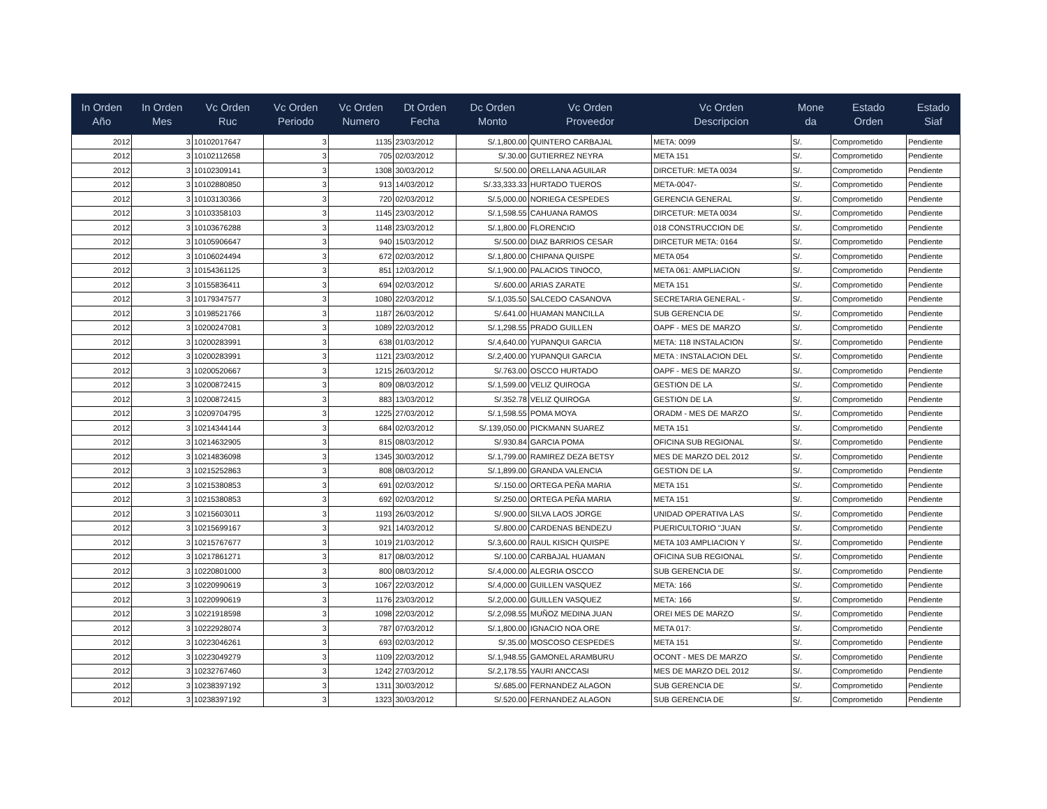| In Orden Año | In Orden Mes | Vc Orden Ruc | Vc Orden Periodo | Vc Orden Numero | Dt Orden Fecha | Dc Orden Monto | Vc Orden Proveedor | Vc Orden Descripcion | Mone da | Estado Orden | Estado Siaf |
| --- | --- | --- | --- | --- | --- | --- | --- | --- | --- | --- | --- |
| 2012 | 3 | 10102017647 | 3 | 1135 | 23/03/2012 | S/.1,800.00 | QUINTERO CARBAJAL | META: 0099 | S/. | Comprometido | Pendiente |
| 2012 | 3 | 10102112658 | 3 | 705 | 02/03/2012 | S/.30.00 | GUTIERREZ NEYRA | META 151 | S/. | Comprometido | Pendiente |
| 2012 | 3 | 10102309141 | 3 | 1308 | 30/03/2012 | S/.500.00 | ORELLANA AGUILAR | DIRCETUR: META 0034 | S/. | Comprometido | Pendiente |
| 2012 | 3 | 10102880850 | 3 | 913 | 14/03/2012 | S/.33,333.33 | HURTADO TUEROS | META-0047- | S/. | Comprometido | Pendiente |
| 2012 | 3 | 10103130366 | 3 | 720 | 02/03/2012 | S/.5,000.00 | NORIEGA CESPEDES | GERENCIA GENERAL | S/. | Comprometido | Pendiente |
| 2012 | 3 | 10103358103 | 3 | 1145 | 23/03/2012 | S/.1,598.55 | CAHUANA RAMOS | DIRCETUR: META 0034 | S/. | Comprometido | Pendiente |
| 2012 | 3 | 10103676288 | 3 | 1148 | 23/03/2012 | S/.1,800.00 | FLORENCIO | 018 CONSTRUCCION DE | S/. | Comprometido | Pendiente |
| 2012 | 3 | 10105906647 | 3 | 940 | 15/03/2012 | S/.500.00 | DIAZ BARRIOS CESAR | DIRCETUR META: 0164 | S/. | Comprometido | Pendiente |
| 2012 | 3 | 10106024494 | 3 | 672 | 02/03/2012 | S/.1,800.00 | CHIPANA QUISPE | META 054 | S/. | Comprometido | Pendiente |
| 2012 | 3 | 10154361125 | 3 | 851 | 12/03/2012 | S/.1,900.00 | PALACIOS TINOCO, | META 061: AMPLIACION | S/. | Comprometido | Pendiente |
| 2012 | 3 | 10155836411 | 3 | 694 | 02/03/2012 | S/.600.00 | ARIAS ZARATE | META 151 | S/. | Comprometido | Pendiente |
| 2012 | 3 | 10179347577 | 3 | 1080 | 22/03/2012 | S/.1,035.50 | SALCEDO CASANOVA | SECRETARIA GENERAL - | S/. | Comprometido | Pendiente |
| 2012 | 3 | 10198521766 | 3 | 1187 | 26/03/2012 | S/.641.00 | HUAMAN MANCILLA | SUB GERENCIA DE | S/. | Comprometido | Pendiente |
| 2012 | 3 | 10200247081 | 3 | 1089 | 22/03/2012 | S/.1,298.55 | PRADO GUILLEN | OAPF - MES DE MARZO | S/. | Comprometido | Pendiente |
| 2012 | 3 | 10200283991 | 3 | 638 | 01/03/2012 | S/.4,640.00 | YUPANQUI GARCIA | META: 118 INSTALACION | S/. | Comprometido | Pendiente |
| 2012 | 3 | 10200283991 | 3 | 1121 | 23/03/2012 | S/.2,400.00 | YUPANQUI GARCIA | META : INSTALACION DEL | S/. | Comprometido | Pendiente |
| 2012 | 3 | 10200520667 | 3 | 1215 | 26/03/2012 | S/.763.00 | OSCCO HURTADO | OAPF - MES DE MARZO | S/. | Comprometido | Pendiente |
| 2012 | 3 | 10200872415 | 3 | 809 | 08/03/2012 | S/.1,599.00 | VELIZ QUIROGA | GESTION DE LA | S/. | Comprometido | Pendiente |
| 2012 | 3 | 10200872415 | 3 | 883 | 13/03/2012 | S/.352.78 | VELIZ QUIROGA | GESTION DE LA | S/. | Comprometido | Pendiente |
| 2012 | 3 | 10209704795 | 3 | 1225 | 27/03/2012 | S/.1,598.55 | POMA MOYA | ORADM - MES DE MARZO | S/. | Comprometido | Pendiente |
| 2012 | 3 | 10214344144 | 3 | 684 | 02/03/2012 | S/.139,050.00 | PICKMANN SUAREZ | META 151 | S/. | Comprometido | Pendiente |
| 2012 | 3 | 10214632905 | 3 | 815 | 08/03/2012 | S/.930.84 | GARCIA POMA | OFICINA SUB REGIONAL | S/. | Comprometido | Pendiente |
| 2012 | 3 | 10214836098 | 3 | 1345 | 30/03/2012 | S/.1,799.00 | RAMIREZ DEZA BETSY | MES DE MARZO DEL 2012 | S/. | Comprometido | Pendiente |
| 2012 | 3 | 10215252863 | 3 | 808 | 08/03/2012 | S/.1,899.00 | GRANDA VALENCIA | GESTION DE LA | S/. | Comprometido | Pendiente |
| 2012 | 3 | 10215380853 | 3 | 691 | 02/03/2012 | S/.150.00 | ORTEGA PEÑA MARIA | META 151 | S/. | Comprometido | Pendiente |
| 2012 | 3 | 10215380853 | 3 | 692 | 02/03/2012 | S/.250.00 | ORTEGA PEÑA MARIA | META 151 | S/. | Comprometido | Pendiente |
| 2012 | 3 | 10215603011 | 3 | 1193 | 26/03/2012 | S/.900.00 | SILVA LAOS JORGE | UNIDAD OPERATIVA LAS | S/. | Comprometido | Pendiente |
| 2012 | 3 | 10215699167 | 3 | 921 | 14/03/2012 | S/.800.00 | CARDENAS BENDEZU | PUERICULTORIO "JUAN | S/. | Comprometido | Pendiente |
| 2012 | 3 | 10215767677 | 3 | 1019 | 21/03/2012 | S/.3,600.00 | RAUL KISICH QUISPE | META 103 AMPLIACION Y | S/. | Comprometido | Pendiente |
| 2012 | 3 | 10217861271 | 3 | 817 | 08/03/2012 | S/.100.00 | CARBAJAL HUAMAN | OFICINA SUB REGIONAL | S/. | Comprometido | Pendiente |
| 2012 | 3 | 10220801000 | 3 | 800 | 08/03/2012 | S/.4,000.00 | ALEGRIA OSCCO | SUB GERENCIA DE | S/. | Comprometido | Pendiente |
| 2012 | 3 | 10220990619 | 3 | 1067 | 22/03/2012 | S/.4,000.00 | GUILLEN VASQUEZ | META: 166 | S/. | Comprometido | Pendiente |
| 2012 | 3 | 10220990619 | 3 | 1176 | 23/03/2012 | S/.2,000.00 | GUILLEN VASQUEZ | META: 166 | S/. | Comprometido | Pendiente |
| 2012 | 3 | 10221918598 | 3 | 1098 | 22/03/2012 | S/.2,098.55 | MUÑOZ MEDINA JUAN | OREI MES DE MARZO | S/. | Comprometido | Pendiente |
| 2012 | 3 | 10222928074 | 3 | 787 | 07/03/2012 | S/.1,800.00 | IGNACIO NOA ORE | META 017: | S/. | Comprometido | Pendiente |
| 2012 | 3 | 10223046261 | 3 | 693 | 02/03/2012 | S/.35.00 | MOSCOSO CESPEDES | META 151 | S/. | Comprometido | Pendiente |
| 2012 | 3 | 10223049279 | 3 | 1109 | 22/03/2012 | S/.1,948.55 | GAMONEL ARAMBURU | OCONT - MES DE MARZO | S/. | Comprometido | Pendiente |
| 2012 | 3 | 10232767460 | 3 | 1242 | 27/03/2012 | S/.2,178.55 | YAURI ANCCASI | MES DE MARZO DEL 2012 | S/. | Comprometido | Pendiente |
| 2012 | 3 | 10238397192 | 3 | 1311 | 30/03/2012 | S/.685.00 | FERNANDEZ ALAGON | SUB GERENCIA DE | S/. | Comprometido | Pendiente |
| 2012 | 3 | 10238397192 | 3 | 1323 | 30/03/2012 | S/.520.00 | FERNANDEZ ALAGON | SUB GERENCIA DE | S/. | Comprometido | Pendiente |